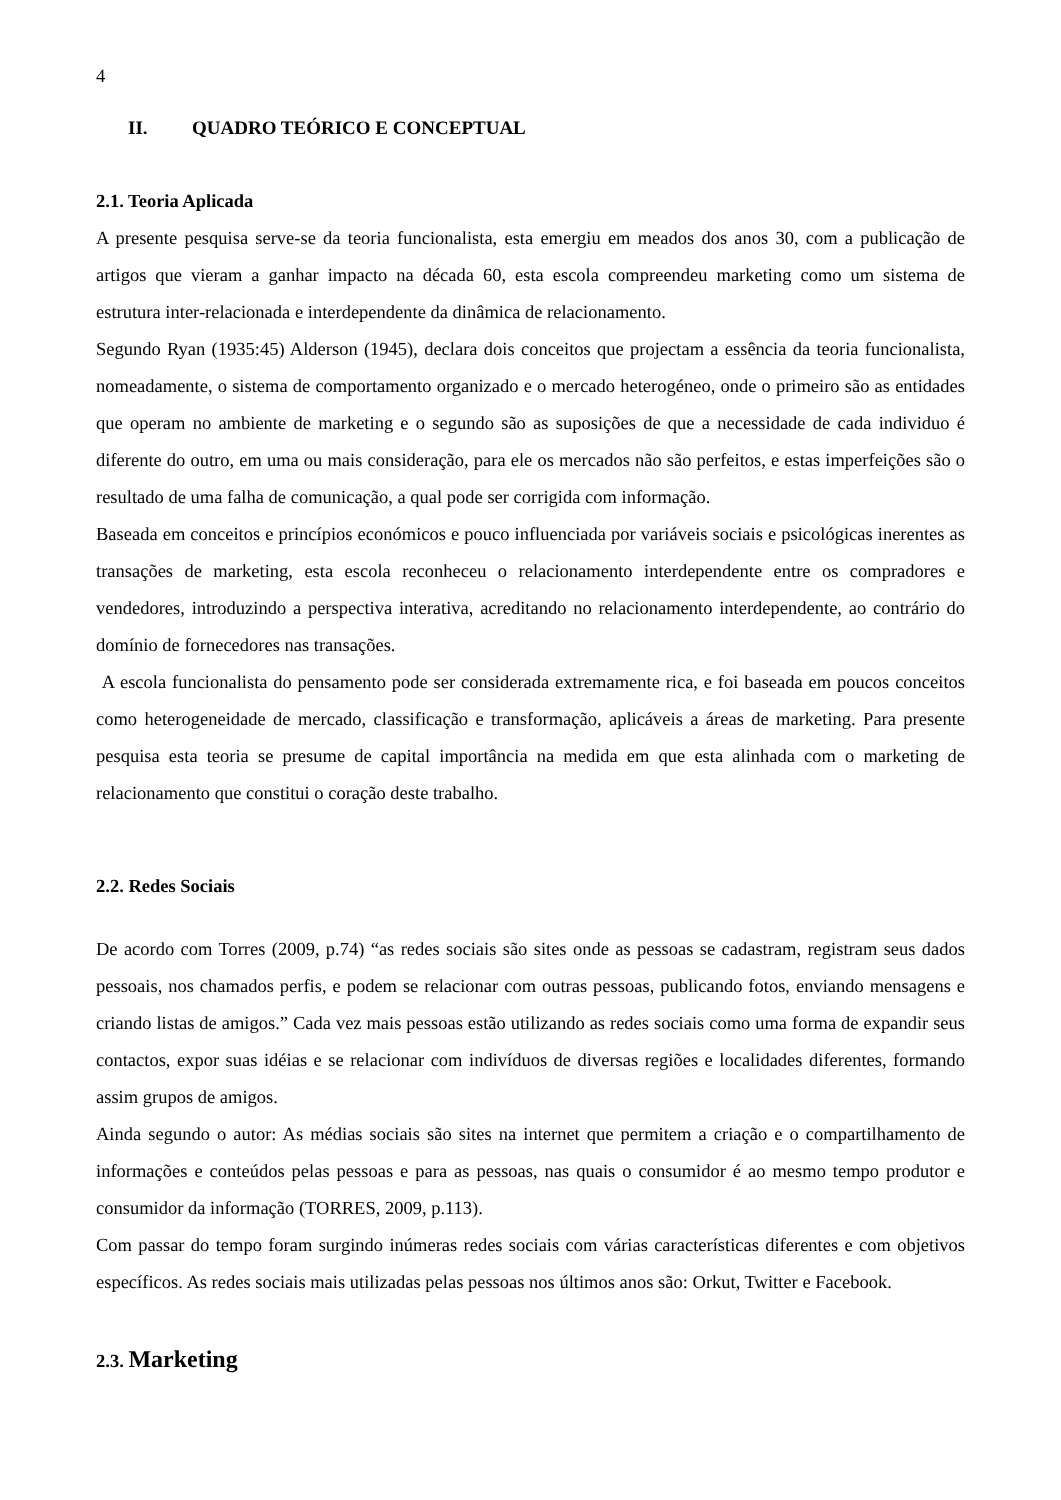4
II. QUADRO TEÓRICO E CONCEPTUAL
2.1. Teoria Aplicada
A presente pesquisa serve-se da teoria funcionalista, esta emergiu em meados dos anos 30, com a publicação de artigos que vieram a ganhar impacto na década 60, esta escola compreendeu marketing como um sistema de estrutura inter-relacionada e interdependente da dinâmica de relacionamento.
Segundo Ryan (1935:45) Alderson (1945), declara dois conceitos que projectam a essência da teoria funcionalista, nomeadamente, o sistema de comportamento organizado e o mercado heterogéneo, onde o primeiro são as entidades que operam no ambiente de marketing e o segundo são as suposições de que a necessidade de cada individuo é diferente do outro, em uma ou mais consideração, para ele os mercados não são perfeitos, e estas imperfeições são o resultado de uma falha de comunicação, a qual pode ser corrigida com informação.
Baseada em conceitos e princípios económicos e pouco influenciada por variáveis sociais e psicológicas inerentes as transações de marketing, esta escola reconheceu o relacionamento interdependente entre os compradores e vendedores, introduzindo a perspectiva interativa, acreditando no relacionamento interdependente, ao contrário do domínio de fornecedores nas transações.
A escola funcionalista do pensamento pode ser considerada extremamente rica, e foi baseada em poucos conceitos como heterogeneidade de mercado, classificação e transformação, aplicáveis a áreas de marketing. Para presente pesquisa esta teoria se presume de capital importância na medida em que esta alinhada com o marketing de relacionamento que constitui o coração deste trabalho.
2.2. Redes Sociais
De acordo com Torres (2009, p.74) “as redes sociais são sites onde as pessoas se cadastram, registram seus dados pessoais, nos chamados perfis, e podem se relacionar com outras pessoas, publicando fotos, enviando mensagens e criando listas de amigos.” Cada vez mais pessoas estão utilizando as redes sociais como uma forma de expandir seus contactos, expor suas idéias e se relacionar com indivíduos de diversas regiões e localidades diferentes, formando assim grupos de amigos.
Ainda segundo o autor: As médias sociais são sites na internet que permitem a criação e o compartilhamento de informações e conteúdos pelas pessoas e para as pessoas, nas quais o consumidor é ao mesmo tempo produtor e consumidor da informação (TORRES, 2009, p.113).
Com passar do tempo foram surgindo inúmeras redes sociais com várias características diferentes e com objetivos específicos. As redes sociais mais utilizadas pelas pessoas nos últimos anos são: Orkut, Twitter e Facebook.
2.3. Marketing